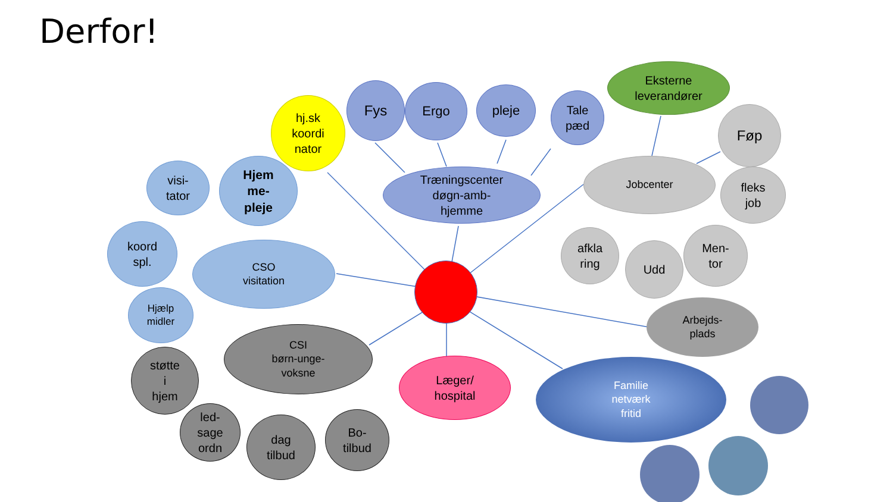Derfor!
hj.sk
koordi
nator
Fys Ergo pleje
Tale
pæd
Eksterne
leverandører
visi-
tator
Hjem
me-
pleje
Træningscenter
døgn-amb-
hjemme
Jobcenter
Føp
fleks
job
koord
spl.
CSO
visitation
afkla
ring
Udd
Men-
tor
Hjælp
midler
Arbejds-
plads
støtte
i
hjem
CSI
børn-unge-
voksne
Læger/
hospital
Familie
netværk
fritid
led-
sage
ordn
dag
tilbud
Bo-
tilbud